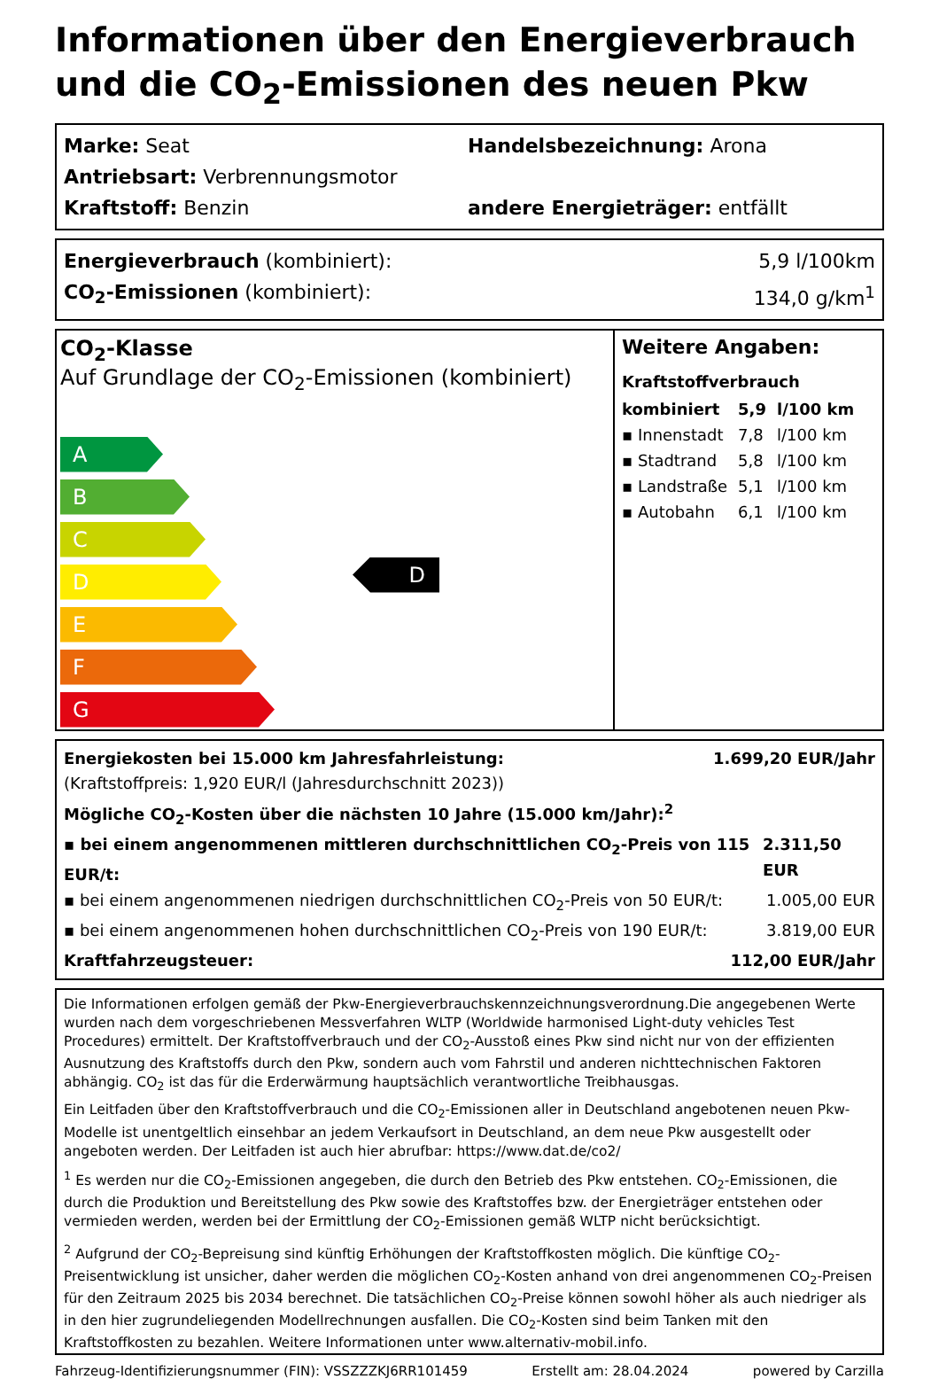Informationen über den Energieverbrauch und die CO<sub>2</sub>-Emissionen des neuen Pkw
Marke: Seat Handelsbezeichnung: Arona
Antriebsart: Verbrennungsmotor
Kraftstoff: Benzin andere Energieträger: entfällt
Energieverbrauch (kombiniert): 5,9 l/100km
CO<sub>2</sub>-Emissionen (kombiniert): 134,0 g/km<sup>1</sup>
CO<sub>2</sub>-Klasse
Auf Grundlage der CO<sub>2</sub>-Emissionen (kombiniert)
A
B
C
D
E
F
G
D
Weitere Angaben:
Kraftstoffverbrauch
| kombiniert | 5,9 | l/100 km |
| ▪ Innenstadt | 7,8 | l/100 km |
| ▪ Stadtrand | 5,8 | l/100 km |
| ▪ Landstraße | 5,1 | l/100 km |
| ▪ Autobahn | 6,1 | l/100 km |
Energiekosten bei 15.000 km Jahresfahrleistung: 1.699,20 EUR/Jahr
(Kraftstoffpreis: 1,920 EUR/l (Jahresdurchschnitt 2023))
Mögliche CO<sub>2</sub>-Kosten über die nächsten 10 Jahre (15.000 km/Jahr):<sup>2</sup>
▪ bei einem angenommenen mittleren durchschnittlichen CO<sub>2</sub>-Preis von 115 EUR/t: 2.311,50 EUR
▪ bei einem angenommenen niedrigen durchschnittlichen CO<sub>2</sub>-Preis von 50 EUR/t: 1.005,00 EUR
▪ bei einem angenommenen hohen durchschnittlichen CO<sub>2</sub>-Preis von 190 EUR/t: 3.819,00 EUR
Kraftfahrzeugsteuer: 112,00 EUR/Jahr
Die Informationen erfolgen gemäß der Pkw-Energieverbrauchskennzeichnungsverordnung.Die angegebenen Werte wurden nach dem vorgeschriebenen Messverfahren WLTP (Worldwide harmonised Light-duty vehicles Test Procedures) ermittelt. Der Kraftstoffverbrauch und der CO<sub>2</sub>-Ausstoß eines Pkw sind nicht nur von der effizienten Ausnutzung des Kraftstoffs durch den Pkw, sondern auch vom Fahrstil und anderen nichttechnischen Faktoren abhängig. CO<sub>2</sub> ist das für die Erderwärmung hauptsächlich verantwortliche Treibhausgas.
Ein Leitfaden über den Kraftstoffverbrauch und die CO<sub>2</sub>-Emissionen aller in Deutschland angebotenen neuen Pkw-Modelle ist unentgeltlich einsehbar an jedem Verkaufsort in Deutschland, an dem neue Pkw ausgestellt oder angeboten werden. Der Leitfaden ist auch hier abrufbar: https://www.dat.de/co2/
<sup>1</sup> Es werden nur die CO<sub>2</sub>-Emissionen angegeben, die durch den Betrieb des Pkw entstehen. CO<sub>2</sub>-Emissionen, die durch die Produktion und Bereitstellung des Pkw sowie des Kraftstoffes bzw. der Energieträger entstehen oder vermieden werden, werden bei der Ermittlung der CO<sub>2</sub>-Emissionen gemäß WLTP nicht berücksichtigt.
<sup>2</sup> Aufgrund der CO<sub>2</sub>-Bepreisung sind künftig Erhöhungen der Kraftstoffkosten möglich. Die künftige CO<sub>2</sub>-Preisentwicklung ist unsicher, daher werden die möglichen CO<sub>2</sub>-Kosten anhand von drei angenommenen CO<sub>2</sub>-Preisen für den Zeitraum 2025 bis 2034 berechnet. Die tatsächlichen CO<sub>2</sub>-Preise können sowohl höher als auch niedriger als in den hier zugrundeliegenden Modellrechnungen ausfallen. Die CO<sub>2</sub>-Kosten sind beim Tanken mit den Kraftstoffkosten zu bezahlen. Weitere Informationen unter www.alternativ-mobil.info.
Fahrzeug-Identifizierungsnummer (FIN): VSSZZZKJ6RR101459 Erstellt am: 28.04.2024 powered by Carzilla